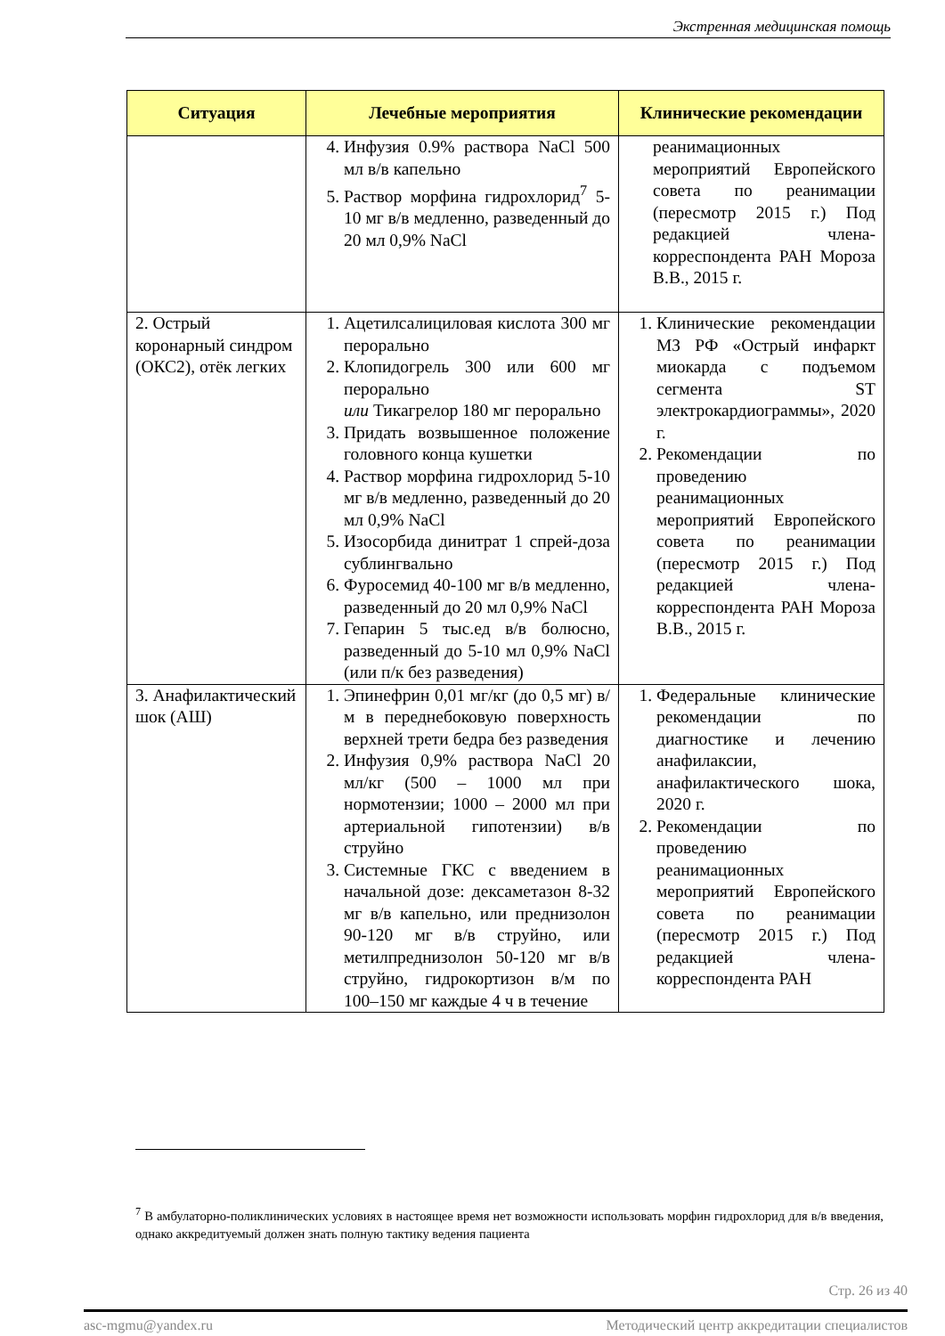Экстренная медицинская помощь
| Ситуация | Лечебные мероприятия | Клинические рекомендации |
| --- | --- | --- |
| | 4. Инфузия 0.9% раствора NaCl 500 мл в/в капельно 5. Раствор морфина гидрохлорид<sup>7</sup> 5-10 мг в/в медленно, разведенный до 20 мл 0,9% NaCl | реанимационных мероприятий Европейского совета по реанимации (пересмотр 2015 г.) Под редакцией члена-корреспондента РАН Мороза В.В., 2015 г. |
| 2. Острый коронарный синдром (ОКС2), отёк легких | 1. Ацетилсалициловая кислота 300 мг перорально 2. Клопидогрель 300 или 600 мг перорально или Тикагрелор 180 мг перорально 3. Придать возвышенное положение головного конца кушетки 4. Раствор морфина гидрохлорид 5-10 мг в/в медленно, разведенный до 20 мл 0,9% NaCl 5. Изосорбида динитрат 1 спрей-доза сублингвально 6. Фуросемид 40-100 мг в/в медленно, разведенный до 20 мл 0,9% NaCl 7. Гепарин 5 тыс.ед в/в болюсно, разведенный до 5-10 мл 0,9% NaCl (или п/к без разведения) | 1. Клинические рекомендации МЗ РФ «Острый инфаркт миокарда с подъемом сегмента ST электрокардиограммы», 2020 г. 2. Рекомендации по проведению реанимационных мероприятий Европейского совета по реанимации (пересмотр 2015 г.) Под редакцией члена-корреспондента РАН Мороза В.В., 2015 г. |
| 3. Анафилактический шок (АШ) | 1. Эпинефрин 0,01 мг/кг (до 0,5 мг) в/м в переднебоковую поверхность верхней трети бедра без разведения 2. Инфузия 0,9% раствора NaCl 20 мл/кг (500 – 1000 мл при нормотензии; 1000 – 2000 мл при артериальной гипотензии) в/в струйно 3. Системные ГКС с введением в начальной дозе: дексаметазон 8-32 мг в/в капельно, или преднизолон 90-120 мг в/в струйно, или метилпреднизолон 50-120 мг в/в струйно, гидрокортизон в/м по 100–150 мг каждые 4 ч в течение | 1. Федеральные клинические рекомендации по диагностике и лечению анафилаксии, анафилактического шока, 2020 г. 2. Рекомендации по проведению реанимационных мероприятий Европейского совета по реанимации (пересмотр 2015 г.) Под редакцией члена-корреспондента РАН |
<sup>7</sup> В амбулаторно-поликлинических условиях в настоящее время нет возможности использовать морфин гидрохлорид для в/в введения, однако аккредитуемый должен знать полную тактику ведения пациента
Стр. 26 из 40
asc-mgmu@yandex.ru Методический центр аккредитации специалистов